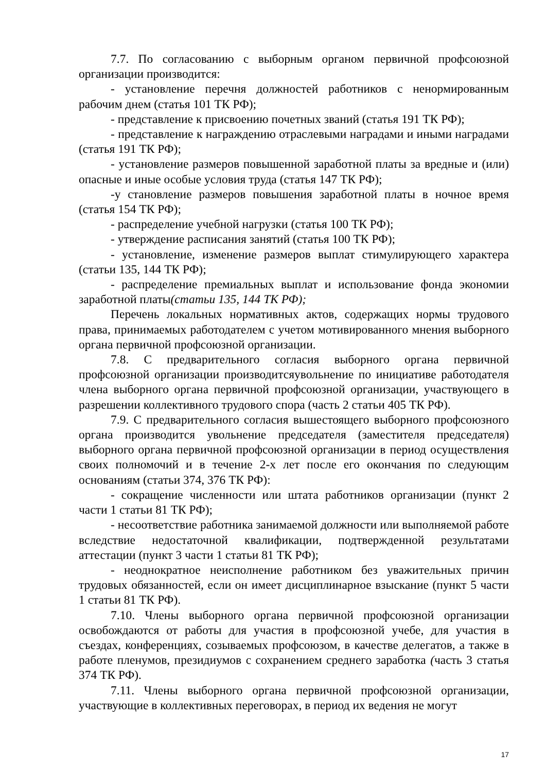7.7. По согласованию с выборным органом первичной профсоюзной организации производится:
- установление перечня должностей работников с ненормированным рабочим днем (статья 101 ТК РФ);
- представление к присвоению почетных званий (статья 191 ТК РФ);
- представление к награждению отраслевыми наградами и иными наградами (статья 191 ТК РФ);
- установление размеров повышенной заработной платы за вредные и (или) опасные и иные особые условия труда (статья 147 ТК РФ);
-у становление размеров повышения заработной платы в ночное время (статья 154 ТК РФ);
- распределение учебной нагрузки (статья 100 ТК РФ);
- утверждение расписания занятий (статья 100 ТК РФ);
- установление, изменение размеров выплат стимулирующего характера (статьи 135, 144 ТК РФ);
- распределение премиальных выплат и использование фонда экономии заработной платы(статьи 135, 144 ТК РФ);
Перечень локальных нормативных актов, содержащих нормы трудового права, принимаемых работодателем с учетом мотивированного мнения выборного органа первичной профсоюзной организации.
7.8. С предварительного согласия выборного органа первичной профсоюзной организации производитсяувольнение по инициативе работодателя члена выборного органа первичной профсоюзной организации, участвующего в разрешении коллективного трудового спора (часть 2 статьи 405 ТК РФ).
7.9. С предварительного согласия вышестоящего выборного профсоюзного органа производится увольнение председателя (заместителя председателя) выборного органа первичной профсоюзной организации в период осуществления своих полномочий и в течение 2-х лет после его окончания по следующим основаниям (статьи 374, 376 ТК РФ):
- сокращение численности или штата работников организации (пункт 2 части 1 статьи 81 ТК РФ);
- несоответствие работника занимаемой должности или выполняемой работе вследствие недостаточной квалификации, подтвержденной результатами аттестации (пункт 3 части 1 статьи 81 ТК РФ);
- неоднократное неисполнение работником без уважительных причин трудовых обязанностей, если он имеет дисциплинарное взыскание (пункт 5 части 1 статьи 81 ТК РФ).
7.10. Члены выборного органа первичной профсоюзной организации освобождаются от работы для участия в профсоюзной учебе, для участия в съездах, конференциях, созываемых профсоюзом, в качестве делегатов, а также в работе пленумов, президиумов с сохранением среднего заработка (часть 3 статья 374 ТК РФ).
7.11. Члены выборного органа первичной профсоюзной организации, участвующие в коллективных переговорах, в период их ведения не могут
17